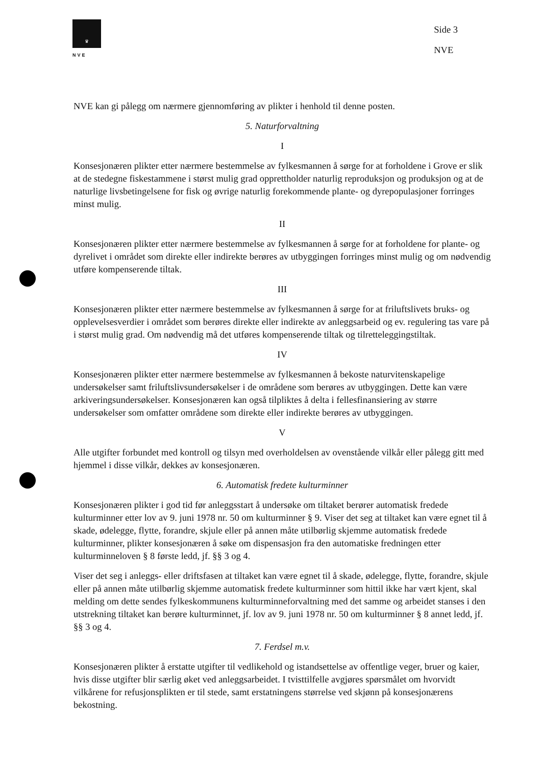♛
NVE
Side 3
NVE
NVE kan gi pålegg om nærmere gjennomføring av plikter i henhold til denne posten.
5. Naturforvaltning
I
Konsesjonæren plikter etter nærmere bestemmelse av fylkesmannen å sørge for at forholdene i Grove er slik at de stedegne fiskestammene i størst mulig grad opprettholder naturlig reproduksjon og produksjon og at de naturlige livsbetingelsene for fisk og øvrige naturlig forekommende plante- og dyrepopulasjoner forringes minst mulig.
II
Konsesjonæren plikter etter nærmere bestemmelse av fylkesmannen å sørge for at forholdene for plante- og dyrelivet i området som direkte eller indirekte berøres av utbyggingen forringes minst mulig og om nødvendig utføre kompenserende tiltak.
III
Konsesjonæren plikter etter nærmere bestemmelse av fylkesmannen å sørge for at friluftslivets bruks- og opplevelsesverdier i området som berøres direkte eller indirekte av anleggsarbeid og ev. regulering tas vare på i størst mulig grad. Om nødvendig må det utføres kompenserende tiltak og tilretteleggingstiltak.
IV
Konsesjonæren plikter etter nærmere bestemmelse av fylkesmannen å bekoste naturvitenskapelige undersøkelser samt friluftslivsundersøkelser i de områdene som berøres av utbyggingen. Dette kan være arkiveringsundersøkelser. Konsesjonæren kan også tilpliktes å delta i fellesfinansiering av større undersøkelser som omfatter områdene som direkte eller indirekte berøres av utbyggingen.
V
Alle utgifter forbundet med kontroll og tilsyn med overholdelsen av ovenstående vilkår eller pålegg gitt med hjemmel i disse vilkår, dekkes av konsesjonæren.
6. Automatisk fredete kulturminner
Konsesjonæren plikter i god tid før anleggsstart å undersøke om tiltaket berører automatisk fredede kulturminner etter lov av 9. juni 1978 nr. 50 om kulturminner § 9. Viser det seg at tiltaket kan være egnet til å skade, ødelegge, flytte, forandre, skjule eller på annen måte utilbørlig skjemme automatisk fredede kulturminner, plikter konsesjonæren å søke om dispensasjon fra den automatiske fredningen etter kulturminneloven § 8 første ledd, jf. §§ 3 og 4.
Viser det seg i anleggs- eller driftsfasen at tiltaket kan være egnet til å skade, ødelegge, flytte, forandre, skjule eller på annen måte utilbørlig skjemme automatisk fredete kulturminner som hittil ikke har vært kjent, skal melding om dette sendes fylkeskommunens kulturminneforvaltning med det samme og arbeidet stanses i den utstrekning tiltaket kan berøre kulturminnet, jf. lov av 9. juni 1978 nr. 50 om kulturminner § 8 annet ledd, jf. §§ 3 og 4.
7. Ferdsel m.v.
Konsesjonæren plikter å erstatte utgifter til vedlikehold og istandsettelse av offentlige veger, bruer og kaier, hvis disse utgifter blir særlig øket ved anleggsarbeidet. I tvisttilfelle avgjøres spørsmålet om hvorvidt vilkårene for refusjonsplikten er til stede, samt erstatningens størrelse ved skjønn på konsesjonærens bekostning.